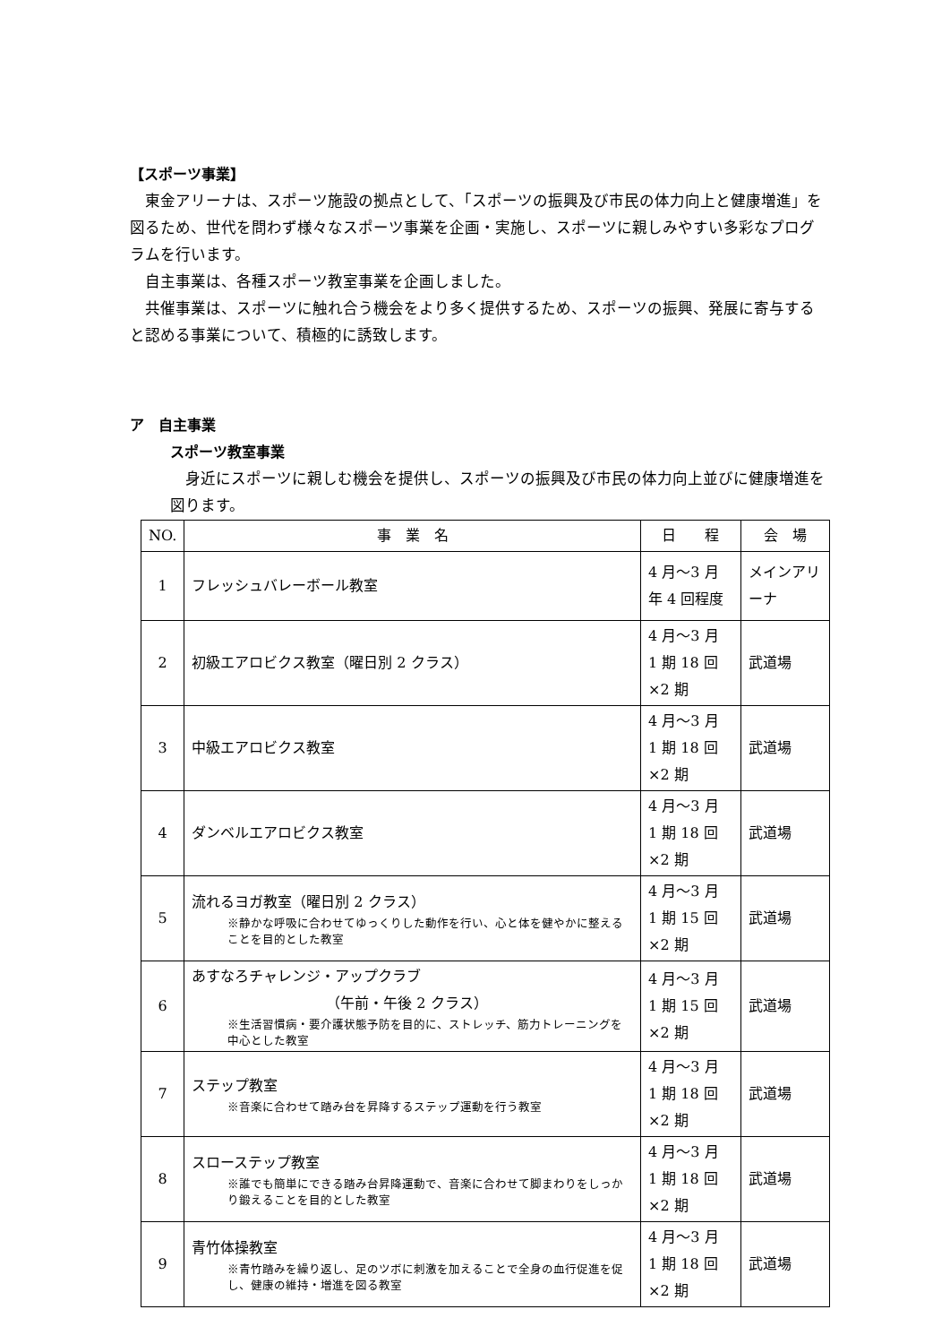【スポーツ事業】
東金アリーナは、スポーツ施設の拠点として、「スポーツの振興及び市民の体力向上と健康増進」を図るため、世代を問わず様々なスポーツ事業を企画・実施し、スポーツに親しみやすい多彩なプログラムを行います。
自主事業は、各種スポーツ教室事業を企画しました。
共催事業は、スポーツに触れ合う機会をより多く提供するため、スポーツの振興、発展に寄与すると認める事業について、積極的に誘致します。
ア　自主事業
スポーツ教室事業
身近にスポーツに親しむ機会を提供し、スポーツの振興及び市民の体力向上並びに健康増進を図ります。
| NO. | 事 業 名 | 日 程 | 会 場 |
| --- | --- | --- | --- |
| 1 | フレッシュバレーボール教室 | 4 月～3 月 年 4 回程度 | メインアリーナ |
| 2 | 初級エアロビクス教室（曜日別 2 クラス） | 4 月～3 月 1 期 18 回×2 期 | 武道場 |
| 3 | 中級エアロビクス教室 | 4 月～3 月 1 期 18 回×2 期 | 武道場 |
| 4 | ダンベルエアロビクス教室 | 4 月～3 月 1 期 18 回×2 期 | 武道場 |
| 5 | 流れるヨガ教室（曜日別 2 クラス） ※静かな呼吸に合わせてゆっくりした動作を行い、心と体を健やかに整えることを目的とした教室 | 4 月～3 月 1 期 15 回×2 期 | 武道場 |
| 6 | あすなろチャレンジ・アップクラブ （午前・午後 2 クラス） ※生活習慣病・要介護状態予防を目的に、ストレッチ、筋力トレーニングを中心とした教室 | 4 月～3 月 1 期 15 回×2 期 | 武道場 |
| 7 | ステップ教室 ※音楽に合わせて踏み台を昇降するステップ運動を行う教室 | 4 月～3 月 1 期 18 回×2 期 | 武道場 |
| 8 | スローステップ教室 ※誰でも簡単にできる踏み台昇降運動で、音楽に合わせて脚まわりをしっかり鍛えることを目的とした教室 | 4 月～3 月 1 期 18 回×2 期 | 武道場 |
| 9 | 青竹体操教室 ※青竹踏みを繰り返し、足のツボに刺激を加えることで全身の血行促進を促し、健康の維持・増進を図る教室 | 4 月～3 月 1 期 18 回×2 期 | 武道場 |